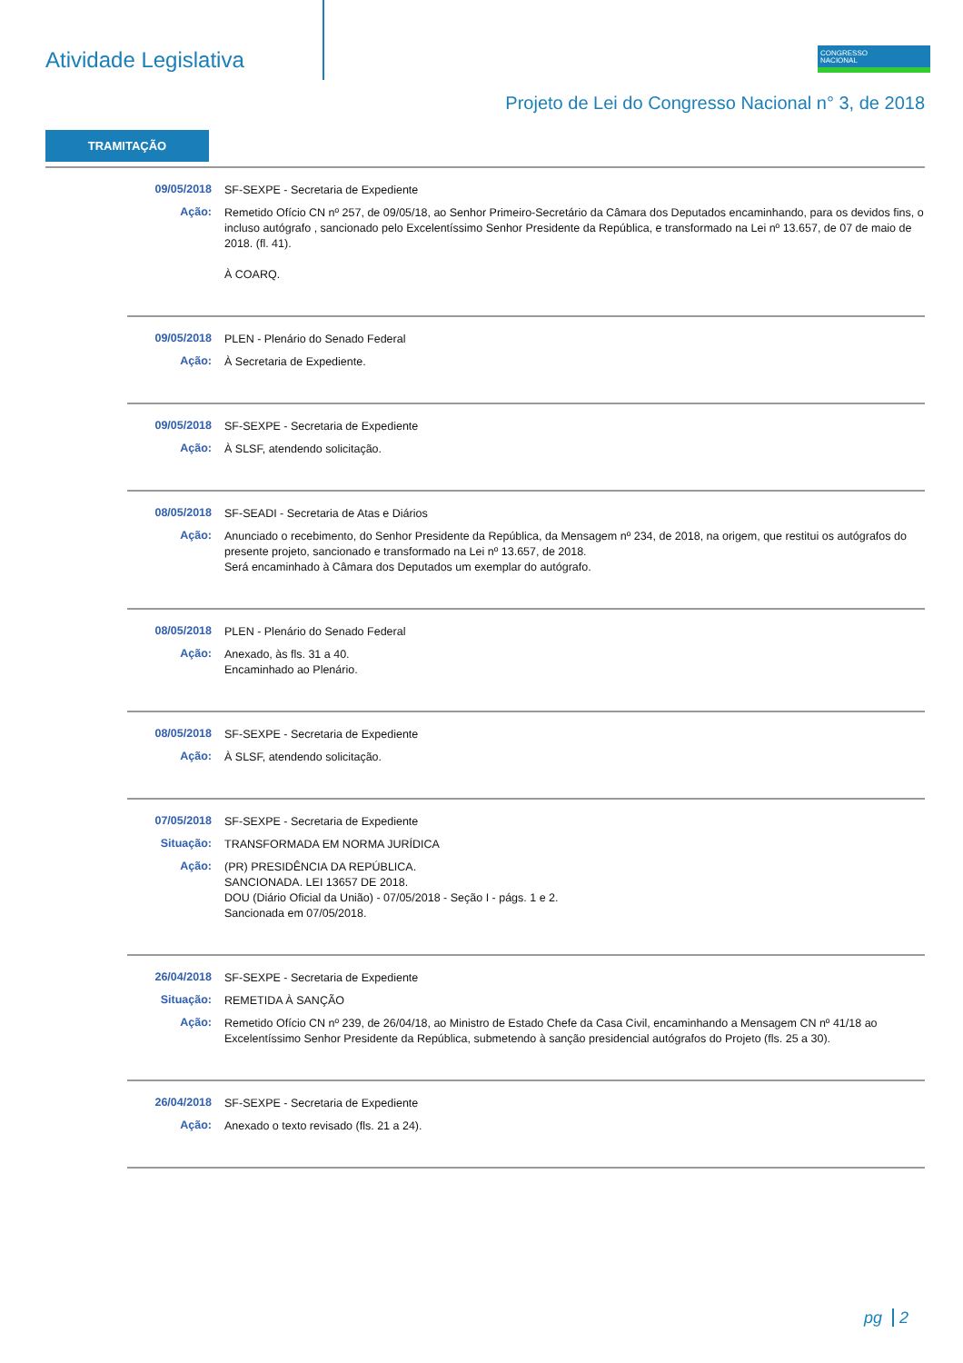Atividade Legislativa
CONGRESSO
NACIONAL
Projeto de Lei do Congresso Nacional n° 3, de 2018
TRAMITAÇÃO
09/05/2018
SF-SEXPE - Secretaria de Expediente
Ação:
Remetido Ofício CN nº 257, de 09/05/18, ao Senhor Primeiro-Secretário da Câmara dos Deputados encaminhando, para os devidos fins, o incluso autógrafo , sancionado pelo Excelentíssimo Senhor Presidente da República, e transformado na Lei nº 13.657, de 07 de maio de 2018. (fl. 41).
À COARQ.
09/05/2018
PLEN - Plenário do Senado Federal
Ação:
À Secretaria de Expediente.
09/05/2018
SF-SEXPE - Secretaria de Expediente
Ação:
À SLSF, atendendo solicitação.
08/05/2018
SF-SEADI - Secretaria de Atas e Diários
Ação:
Anunciado o recebimento, do Senhor Presidente da República, da Mensagem nº 234, de 2018, na origem, que restitui os autógrafos do presente projeto, sancionado e transformado na Lei nº 13.657, de 2018.
Será encaminhado à Câmara dos Deputados um exemplar do autógrafo.
08/05/2018
PLEN - Plenário do Senado Federal
Ação:
Anexado, às fls. 31 a 40.
Encaminhado ao Plenário.
08/05/2018
SF-SEXPE - Secretaria de Expediente
Ação:
À SLSF, atendendo solicitação.
07/05/2018
SF-SEXPE - Secretaria de Expediente
Situação:
TRANSFORMADA EM NORMA JURÍDICA
Ação:
(PR) PRESIDÊNCIA DA REPÚBLICA.
SANCIONADA. LEI 13657 DE 2018.
DOU (Diário Oficial da União) - 07/05/2018 - Seção I - págs. 1 e 2.
Sancionada em 07/05/2018.
26/04/2018
SF-SEXPE - Secretaria de Expediente
Situação:
REMETIDA À SANÇÃO
Ação:
Remetido Ofício CN nº 239, de 26/04/18, ao Ministro de Estado Chefe da Casa Civil, encaminhando a Mensagem CN nº 41/18 ao Excelentíssimo Senhor Presidente da República, submetendo à sanção presidencial autógrafos do Projeto (fls. 25 a 30).
26/04/2018
SF-SEXPE - Secretaria de Expediente
Ação:
Anexado o texto revisado (fls. 21 a 24).
pg 2